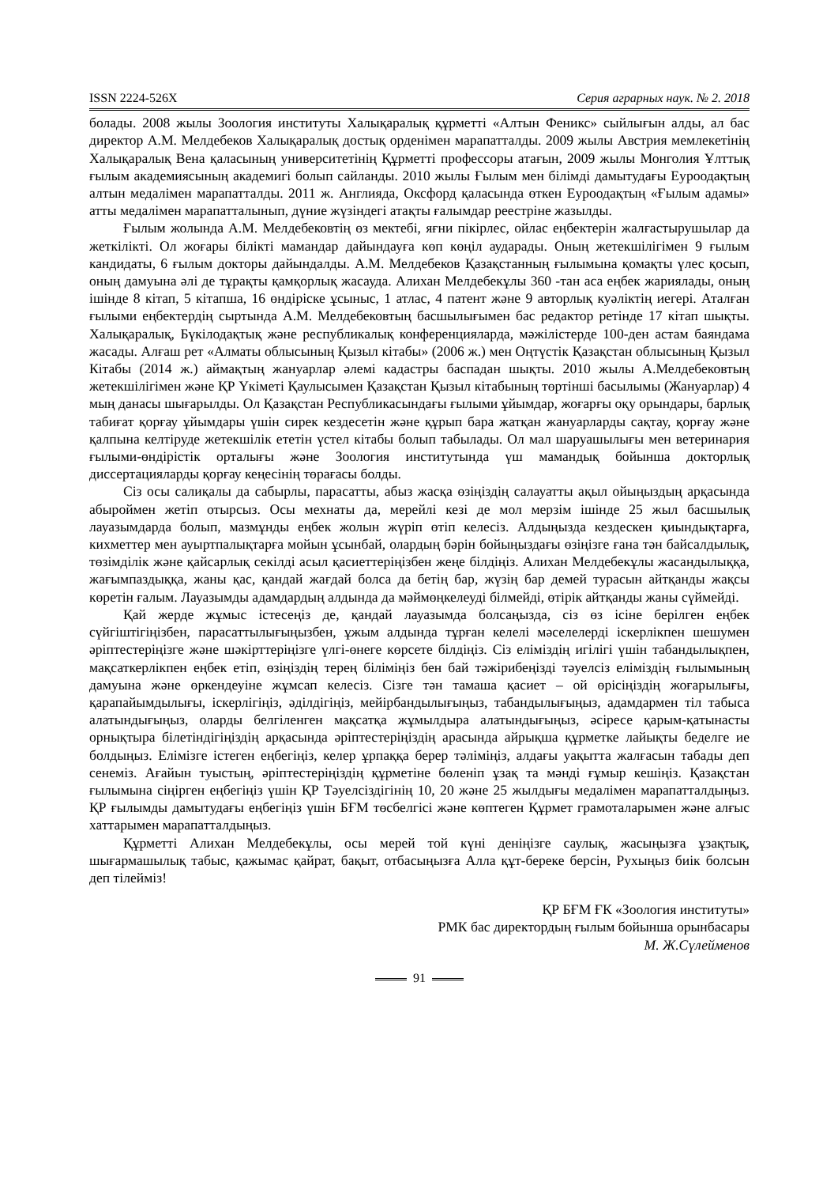ISSN 2224-526X Серия аграрных наук. № 2. 2018
болады. 2008 жылы Зоология институты Халықаралық құрметті «Алтын Феникс» сыйлығын алды, ал бас директор А.М. Мелдебеков Халықаралық достық орденімен марапатталды. 2009 жылы Австрия мемлекетінің Халықаралық Вена қаласының университетінің Құрметті профессоры атағын, 2009 жылы Монголия Ұлттық ғылым академиясының академигі болып сайланды. 2010 жылы Ғылым мен білімді дамытудағы Еуроодақтың алтын медалімен марапатталды. 2011 ж. Англияда, Оксфорд қаласында өткен Еуроодақтың «Ғылым адамы» атты медалімен марапатталынып, дүние жүзіндегі атақты ғалымдар реестріне жазылды.
Ғылым жолында А.М. Мелдебековтің өз мектебі, яғни пікірлес, ойлас еңбектерін жалғастырушылар да жеткілікті. Ол жоғары білікті мамандар дайындауға көп көңіл аударады. Оның жетекшілігімен 9 ғылым кандидаты, 6 ғылым докторы дайындалды. А.М. Мелдебеков Қазақстанның ғылымына қомақты үлес қосып, оның дамуына әлі де тұрақты қамқорлық жасауда. Алихан Мелдебекұлы 360 -тан аса еңбек жариялады, оның ішінде 8 кітап, 5 кітапша, 16 өндіріске ұсыныс, 1 атлас, 4 патент және 9 авторлық куәліктің иегері. Аталған ғылыми еңбектердің сыртында А.М. Мелдебековтың басшылығымен бас редактор ретінде 17 кітап шықты. Халықаралық, Бүкілодақтық және республикалық конференцияларда, мәжілістерде 100-ден астам баяндама жасады. Алғаш рет «Алматы облысының Қызыл кітабы» (2006 ж.) мен Оңтүстік Қазақстан облысының Қызыл Кітабы (2014 ж.) аймақтың жануарлар әлемі кадастры баспадан шықты. 2010 жылы А.Мелдебековтың жетекшілігімен және ҚР Үкіметі Қаулысымен Қазақстан Қызыл кітабының төртінші басылымы (Жануарлар) 4 мың данасы шығарылды. Ол Қазақстан Республикасындағы ғылыми ұйымдар, жоғарғы оқу орындары, барлық табиғат қорғау ұйымдары үшін сирек кездесетін және құрып бара жатқан жануарларды сақтау, қорғау және қалпына келтіруде жетекшілік ететін үстел кітабы болып табылады. Ол мал шаруашылығы мен ветеринария ғылыми-өндірістік орталығы және Зоология институтында үш мамандық бойынша докторлық диссертацияларды қорғау кеңесінің төрағасы болды.
Сіз осы салиқалы да сабырлы, парасатты, абыз жасқа өзіңіздің салауатты ақыл ойыңыздың арқасында абыроймен жетіп отырсыз. Осы мехнаты да, мерейлі кезі де мол мерзім ішінде 25 жыл басшылық лауазымдарда болып, мазмұнды еңбек жолын жүріп өтіп келесіз. Алдыңызда кездескен қиындықтарға, кихметтер мен ауыртпалықтарға мойын ұсынбай, олардың бәрін бойыңыздағы өзіңізге ғана тән байсалдылық, төзімділік және қайсарлық секілді асыл қасиеттеріңізбен жеңе білдіңіз. Алихан Мелдебекұлы жасандылыққа, жағымпаздыққа, жаны қас, қандай жағдай болса да бетің бар, жүзің бар демей турасын айтқанды жақсы көретін ғалым. Лауазымды адамдардың алдында да мәймөңкелеуді білмейді, өтірік айтқанды жаны сүймейді.
Қай жерде жұмыс істесеңіз де, қандай лауазымда болсаңызда, сіз өз ісіне берілген еңбек сүйгіштігіңізбен, парасаттылығыңызбен, ұжым алдында тұрған келелі мәселелерді іскерлікпен шешумен әріптестеріңізге және шәкірттеріңізге үлгі-өнеге көрсете білдіңіз. Сіз еліміздің игілігі үшін табандылықпен, мақсаткерлікпен еңбек етіп, өзіңіздің терең біліміңіз бен бай тәжірибеңізді тәуелсіз еліміздің ғылымының дамуына және өркендеуіне жұмсап келесіз. Сізге тән тамаша қасиет – ой өрісіңіздің жоғарылығы, қарапайымдылығы, іскерлігіңіз, әділдігіңіз, мейірбандылығыңыз, табандылығыңыз, адамдармен тіл табыса алатындығыңыз, оларды белгіленген мақсатқа жұмылдыра алатындығыңыз, әсіресе қарым-қатынасты орнықтыра білетіндігіңіздің арқасында әріптестеріңіздің арасында айрықша құрметке лайықты беделге ие болдыңыз. Елімізге істеген еңбегіңіз, келер ұрпаққа берер тәліміңіз, алдағы уақытта жалғасын табады деп сенеміз. Ағайын туыстың, әріптестеріңіздің құрметіне бөленіп ұзақ та мәнді ғұмыр кешіңіз. Қазақстан ғылымына сіңірген еңбегіңіз үшін ҚР Тәуелсіздігінің 10, 20 және 25 жылдығы медалімен марапатталдыңыз. ҚР ғылымды дамытудағы еңбегіңіз үшін БҒМ төсбелгісі және көптеген Құрмет грамоталарымен және алғыс хаттарымен марапатталдыңыз.
Құрметті Алихан Мелдебекұлы, осы мерей той күні деніңізге саулық, жасыңызға ұзақтық, шығармашылық табыс, қажымас қайрат, бақыт, отбасыңызға Алла құт-береке берсін, Рухыңыз биік болсын деп тілейміз!
ҚР БҒМ ҒК «Зоология институты»
РМК бас директордың ғылым бойынша орынбасары
М. Ж.Сүлейменов
91